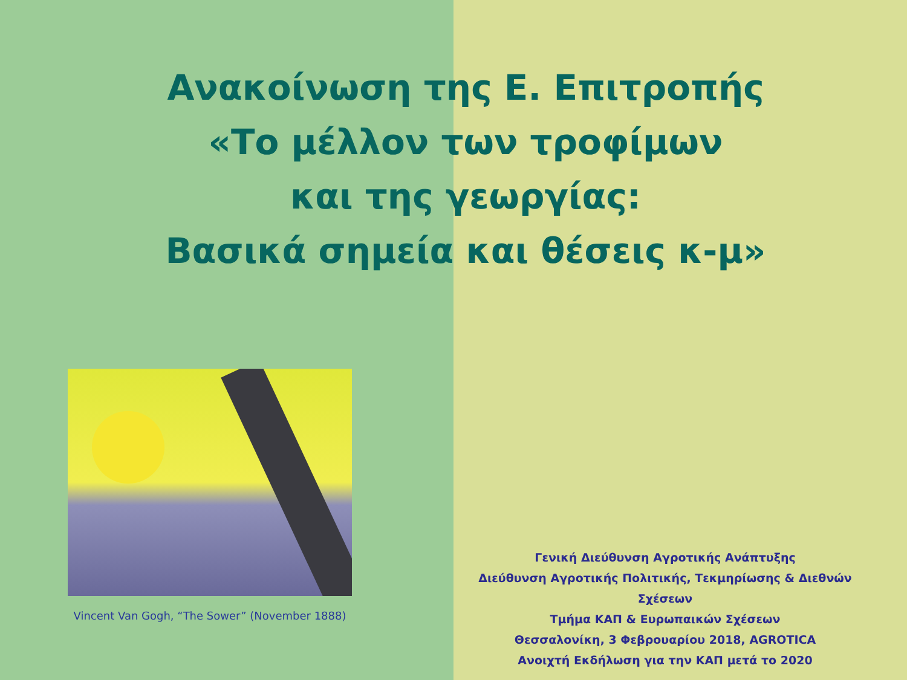Ανακοίνωση της Ε. Επιτροπής
«Το μέλλον των τροφίμων
και της γεωργίας:
Βασικά σημεία και θέσεις κ-μ»
Vincent Van Gogh, “The Sower” (November 1888)
Γενική Διεύθυνση Αγροτικής Ανάπτυξης
Διεύθυνση Αγροτικής Πολιτικής, Τεκμηρίωσης & Διεθνών Σχέσεων
Τμήμα ΚΑΠ & Ευρωπαικών Σχέσεων
Θεσσαλονίκη, 3 Φεβρουαρίου 2018, AGROTICA
Ανοιχτή Εκδήλωση για την ΚΑΠ μετά το 2020